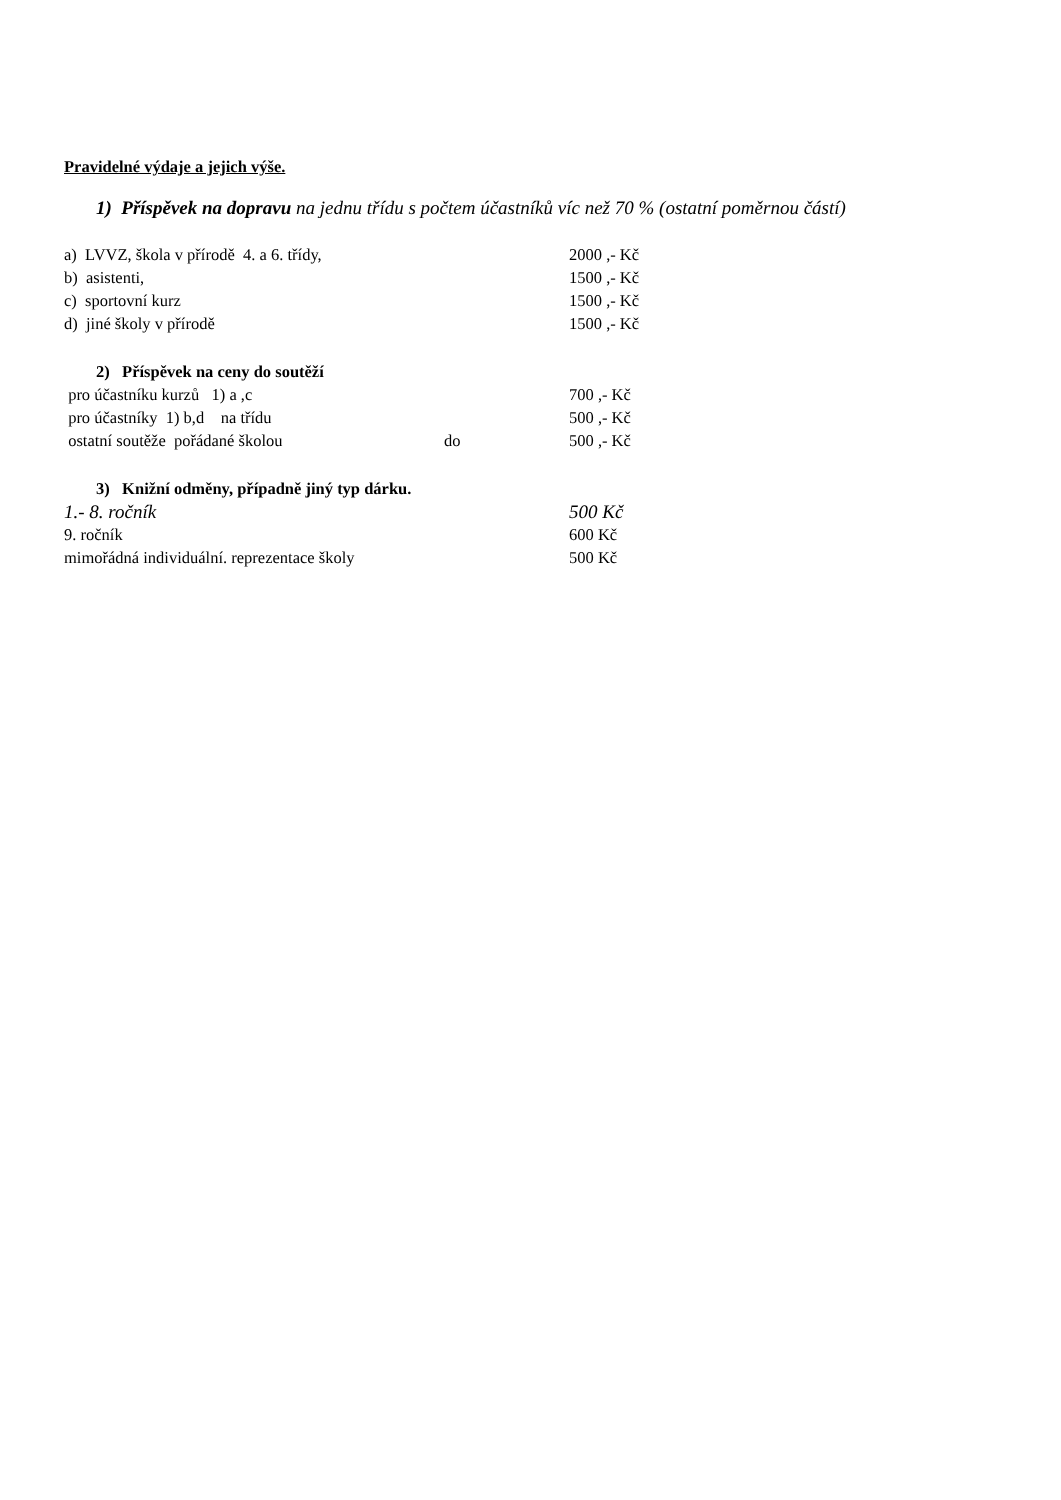Pravidelné výdaje a jejich výše.
1) Příspěvek na dopravu na jednu třídu s počtem účastníků víc než 70 % (ostatní poměrnou částí)
a) LVVZ, škola v přírodě 4. a 6. třídy, 2000 ,- Kč
b) asistenti, 1500 ,- Kč
c) sportovní kurz 1500 ,- Kč
d) jiné školy v přírodě 1500 ,- Kč
2) Příspěvek na ceny do soutěží
pro účastníku kurzů 1) a ,c 700 ,- Kč
pro účastníky 1) b,d na třídu 500 ,- Kč
ostatní soutěže pořádané školou do 500 ,- Kč
3) Knižní odměny, případně jiný typ dárku.
1.- 8. ročník 500 Kč
9. ročník 600 Kč
mimořádná individuální. reprezentace školy 500 Kč